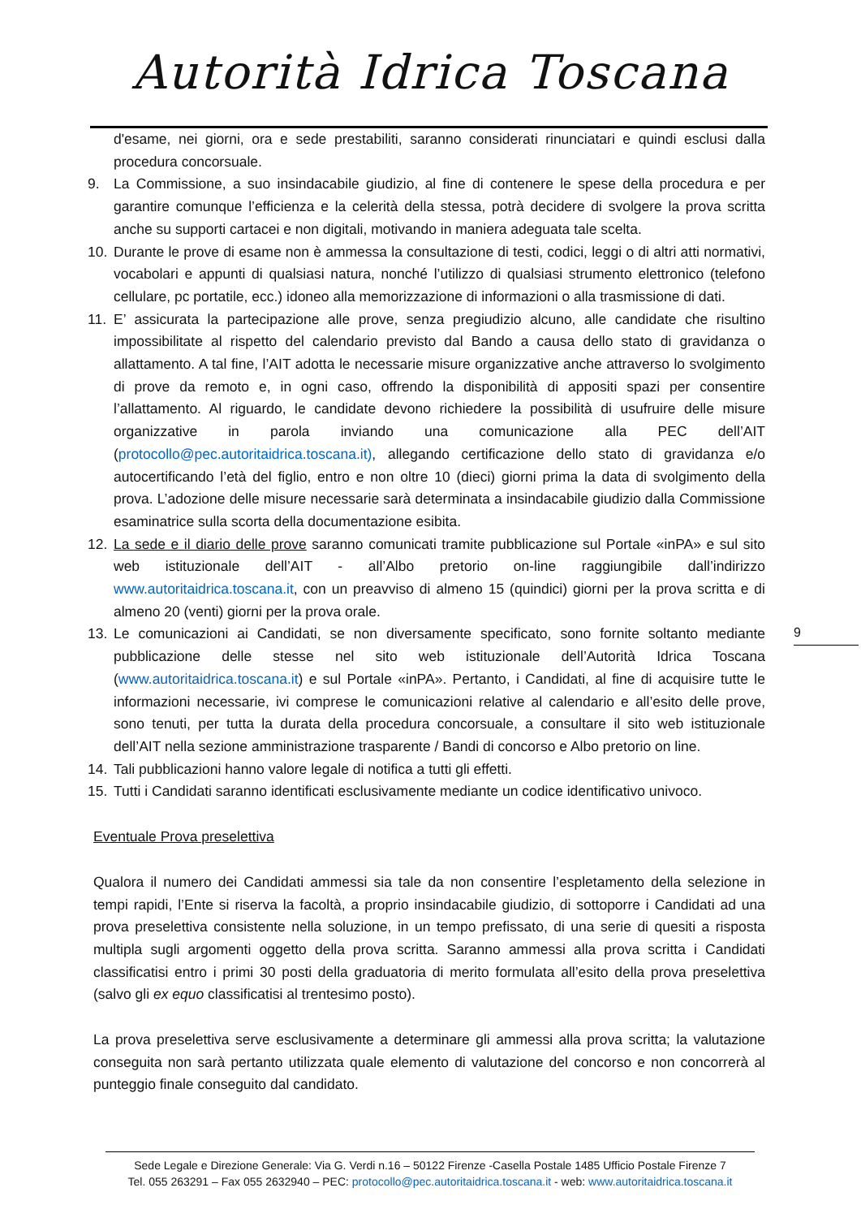Autorità Idrica Toscana
d'esame, nei giorni, ora e sede prestabiliti, saranno considerati rinunciatari e quindi esclusi dalla procedura concorsuale.
9. La Commissione, a suo insindacabile giudizio, al fine di contenere le spese della procedura e per garantire comunque l’efficienza e la celerità della stessa, potrà decidere di svolgere la prova scritta anche su supporti cartacei e non digitali, motivando in maniera adeguata tale scelta.
10. Durante le prove di esame non è ammessa la consultazione di testi, codici, leggi o di altri atti normativi, vocabolari e appunti di qualsiasi natura, nonché l’utilizzo di qualsiasi strumento elettronico (telefono cellulare, pc portatile, ecc.) idoneo alla memorizzazione di informazioni o alla trasmissione di dati.
11. E’ assicurata la partecipazione alle prove, senza pregiudizio alcuno, alle candidate che risultino impossibilitate al rispetto del calendario previsto dal Bando a causa dello stato di gravidanza o allattamento. A tal fine, l’AIT adotta le necessarie misure organizzative anche attraverso lo svolgimento di prove da remoto e, in ogni caso, offrendo la disponibilità di appositi spazi per consentire l’allattamento. Al riguardo, le candidate devono richiedere la possibilità di usufruire delle misure organizzative in parola inviando una comunicazione alla PEC dell’AIT (protocollo@pec.autoritaidrica.toscana.it), allegando certificazione dello stato di gravidanza e/o autocertificando l’età del figlio, entro e non oltre 10 (dieci) giorni prima la data di svolgimento della prova. L’adozione delle misure necessarie sarà determinata a insindacabile giudizio dalla Commissione esaminatrice sulla scorta della documentazione esibita.
12. La sede e il diario delle prove saranno comunicati tramite pubblicazione sul Portale «inPA» e sul sito web istituzionale dell’AIT - all’Albo pretorio on-line raggiungibile dall’indirizzo www.autoritaidrica.toscana.it, con un preavviso di almeno 15 (quindici) giorni per la prova scritta e di almeno 20 (venti) giorni per la prova orale.
13. Le comunicazioni ai Candidati, se non diversamente specificato, sono fornite soltanto mediante pubblicazione delle stesse nel sito web istituzionale dell’Autorità Idrica Toscana (www.autoritaidrica.toscana.it) e sul Portale «inPA». Pertanto, i Candidati, al fine di acquisire tutte le informazioni necessarie, ivi comprese le comunicazioni relative al calendario e all’esito delle prove, sono tenuti, per tutta la durata della procedura concorsuale, a consultare il sito web istituzionale dell’AIT nella sezione amministrazione trasparente / Bandi di concorso e Albo pretorio on line.
14. Tali pubblicazioni hanno valore legale di notifica a tutti gli effetti.
15. Tutti i Candidati saranno identificati esclusivamente mediante un codice identificativo univoco.
Eventuale Prova preselettiva
Qualora il numero dei Candidati ammessi sia tale da non consentire l’espletamento della selezione in tempi rapidi, l’Ente si riserva la facoltà, a proprio insindacabile giudizio, di sottoporre i Candidati ad una prova preselettiva consistente nella soluzione, in un tempo prefissato, di una serie di quesiti a risposta multipla sugli argomenti oggetto della prova scritta. Saranno ammessi alla prova scritta i Candidati classificatisi entro i primi 30 posti della graduatoria di merito formulata all’esito della prova preselettiva (salvo gli ex equo classificatisi al trentesimo posto).
La prova preselettiva serve esclusivamente a determinare gli ammessi alla prova scritta; la valutazione conseguita non sarà pertanto utilizzata quale elemento di valutazione del concorso e non concorrerà al punteggio finale conseguito dal candidato.
9
Sede Legale e Direzione Generale: Via G. Verdi n.16 – 50122 Firenze -Casella Postale 1485 Ufficio Postale Firenze 7
Tel. 055 263291 – Fax 055 2632940 – PEC: protocollo@pec.autoritaidrica.toscana.it - web: www.autoritaidrica.toscana.it